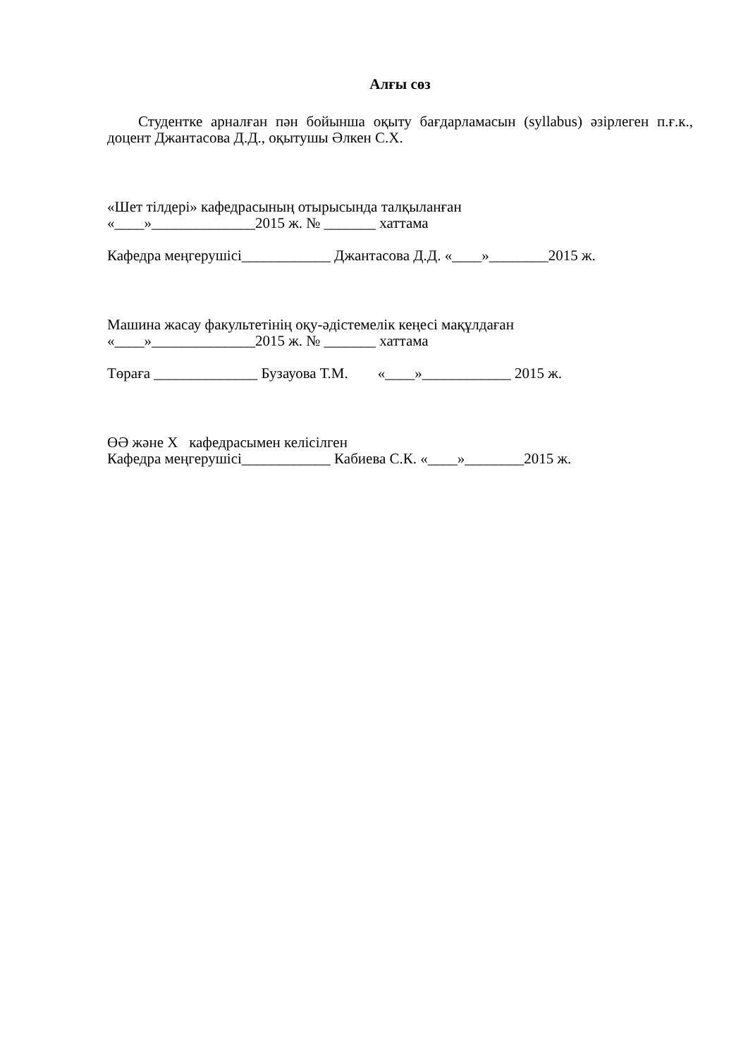Алғы сөз
Студентке арналған пән бойынша оқыту бағдарламасын (syllabus) әзірлеген п.ғ.к., доцент Джантасова Д.Д., оқытушы Әлкен С.Х.
«Шет тілдері» кафедрасының отырысында талқыланған
«____»______________2015 ж. № _______ хаттама
Кафедра меңгерушісі____________ Джантасова Д.Д. «____»________2015 ж.
Машина жасау факультетінің оқу-әдістемелік кеңесі мақұлдаған
«____»______________2015 ж. № _______ хаттама
Төраға ______________ Бузауова Т.М. «____»____________ 2015 ж.
ӨӘ және Х кафедрасымен келісілген
Кафедра меңгерушісі____________ Кабиева С.К. «____»________2015 ж.